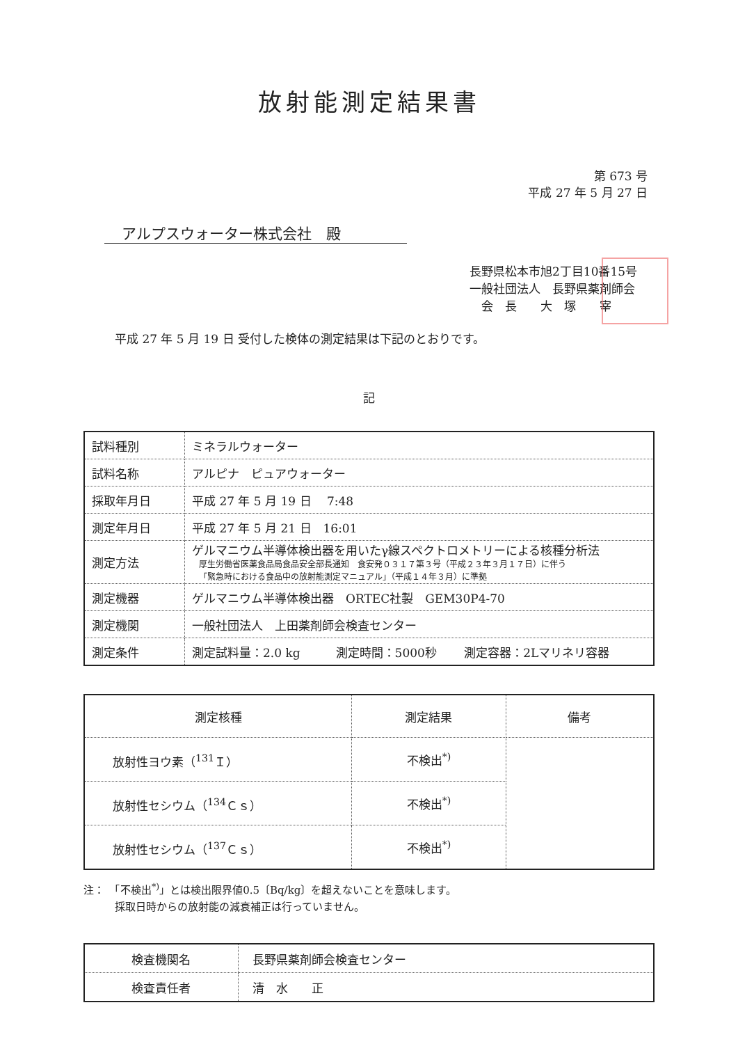放射能測定結果書
第 673 号
平成 27 年 5 月 27 日
アルプスウォーター株式会社　殿
長野県松本市旭2丁目10番15号
一般社団法人　長野県薬剤師会
　会　長　　大　塚　　宰
平成 27 年 5 月 19 日 受付した検体の測定結果は下記のとおりです。
記
| 試料種別 | ミネラルウォーター |
| 試料名称 | アルピナ ピュアウォーター |
| 採取年月日 | 平成 27 年 5 月 19 日 7:48 |
| 測定年月日 | 平成 27 年 5 月 21 日 16:01 |
| 測定方法 | ゲルマニウム半導体検出器を用いたγ線スペクトロメトリーによる核種分析法 厚生労働省医薬食品局食品安全部長通知 食安発０３１７第３号（平成２３年３月１７日）に伴う 「緊急時における食品中の放射能測定マニュアル」（平成１４年３月）に準拠 |
| 測定機器 | ゲルマニウム半導体検出器 ORTEC社製 GEM30P4-70 |
| 測定機関 | 一般社団法人 上田薬剤師会検査センター |
| 測定条件 | 測定試料量：2.0 kg 測定時間：5000秒 測定容器：2Lマリネリ容器 |
| 測定核種 | 測定結果 | 備考 |
| --- | --- | --- |
| 放射性ヨウ素（<sup>131</sup>Ｉ） | 不検出<sup>*)</sup> | |
| 放射性セシウム（<sup>134</sup>Ｃｓ） | 不検出<sup>*)</sup> | |
| 放射性セシウム（<sup>137</sup>Ｃｓ） | 不検出<sup>*)</sup> | |
注：　「不検出<sup>*)</sup>」とは検出限界値0.5〔Bq/kg〕を超えないことを意味します。
　　　採取日時からの放射能の減衰補正は行っていません。
| 検査機関名 | 長野県薬剤師会検査センター |
| 検査責任者 | 清 水 正 |